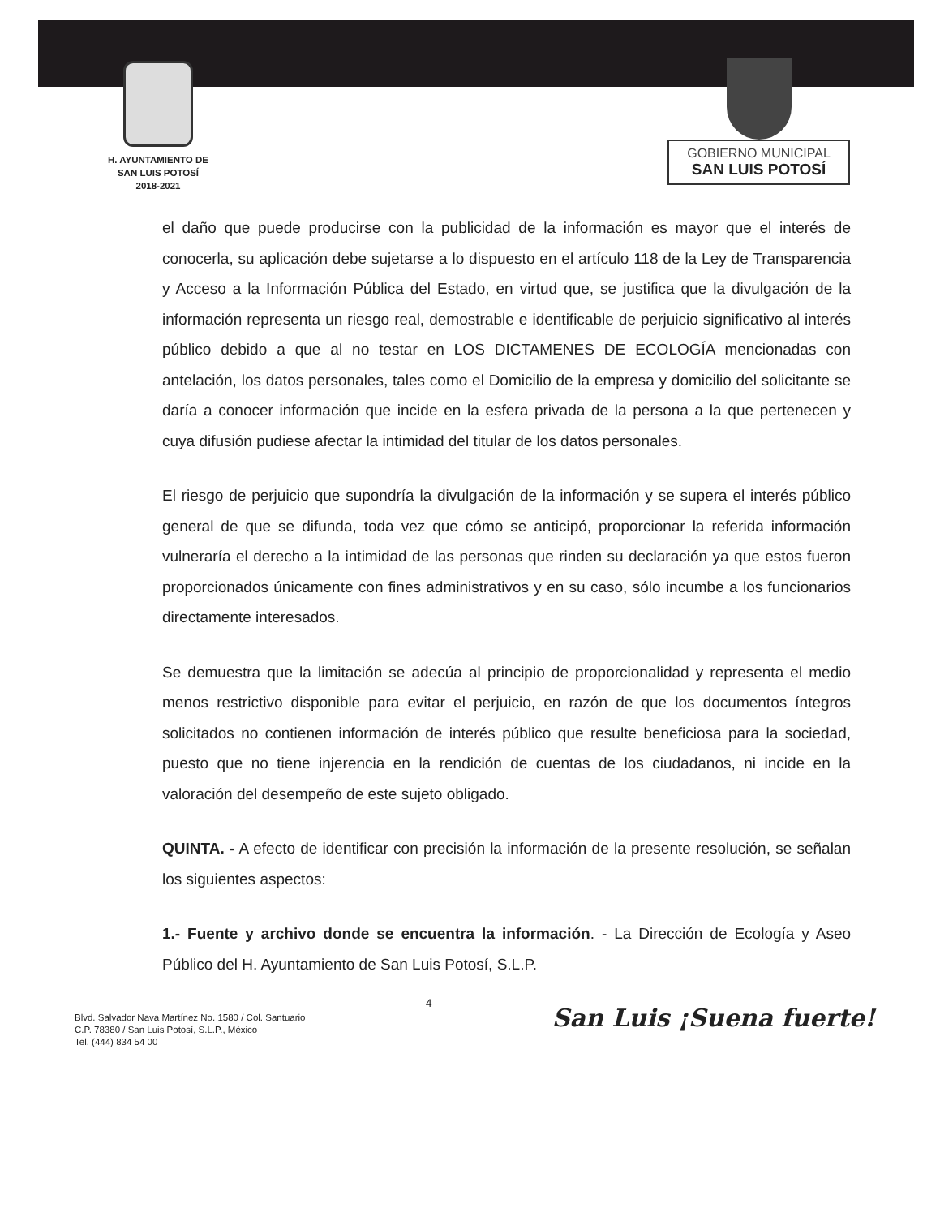H. AYUNTAMIENTO DE
SAN LUIS POTOSÍ
2018-2021
GOBIERNO MUNICIPAL
SAN LUIS POTOSÍ
el daño que puede producirse con la publicidad de la información es mayor que el interés de conocerla, su aplicación debe sujetarse a lo dispuesto en el artículo 118 de la Ley de Transparencia y Acceso a la Información Pública del Estado, en virtud que, se justifica que la divulgación de la información representa un riesgo real, demostrable e identificable de perjuicio significativo al interés público debido a que al no testar en LOS DICTAMENES DE ECOLOGÍA mencionadas con antelación, los datos personales, tales como el Domicilio de la empresa y domicilio del solicitante se daría a conocer información que incide en la esfera privada de la persona a la que pertenecen y cuya difusión pudiese afectar la intimidad del titular de los datos personales.
El riesgo de perjuicio que supondría la divulgación de la información y se supera el interés público general de que se difunda, toda vez que cómo se anticipó, proporcionar la referida información vulneraría el derecho a la intimidad de las personas que rinden su declaración ya que estos fueron proporcionados únicamente con fines administrativos y en su caso, sólo incumbe a los funcionarios directamente interesados.
Se demuestra que la limitación se adecúa al principio de proporcionalidad y representa el medio menos restrictivo disponible para evitar el perjuicio, en razón de que los documentos íntegros solicitados no contienen información de interés público que resulte beneficiosa para la sociedad, puesto que no tiene injerencia en la rendición de cuentas de los ciudadanos, ni incide en la valoración del desempeño de este sujeto obligado.
QUINTA. - A efecto de identificar con precisión la información de la presente resolución, se señalan los siguientes aspectos:
1.- Fuente y archivo donde se encuentra la información. - La Dirección de Ecología y Aseo Público del H. Ayuntamiento de San Luis Potosí, S.L.P.
Blvd. Salvador Nava Martínez No. 1580 / Col. Santuario
C.P. 78380 / San Luis Potosí, S.L.P., México
Tel. (444) 834 54 00
4
San Luis ¡Suena fuerte!